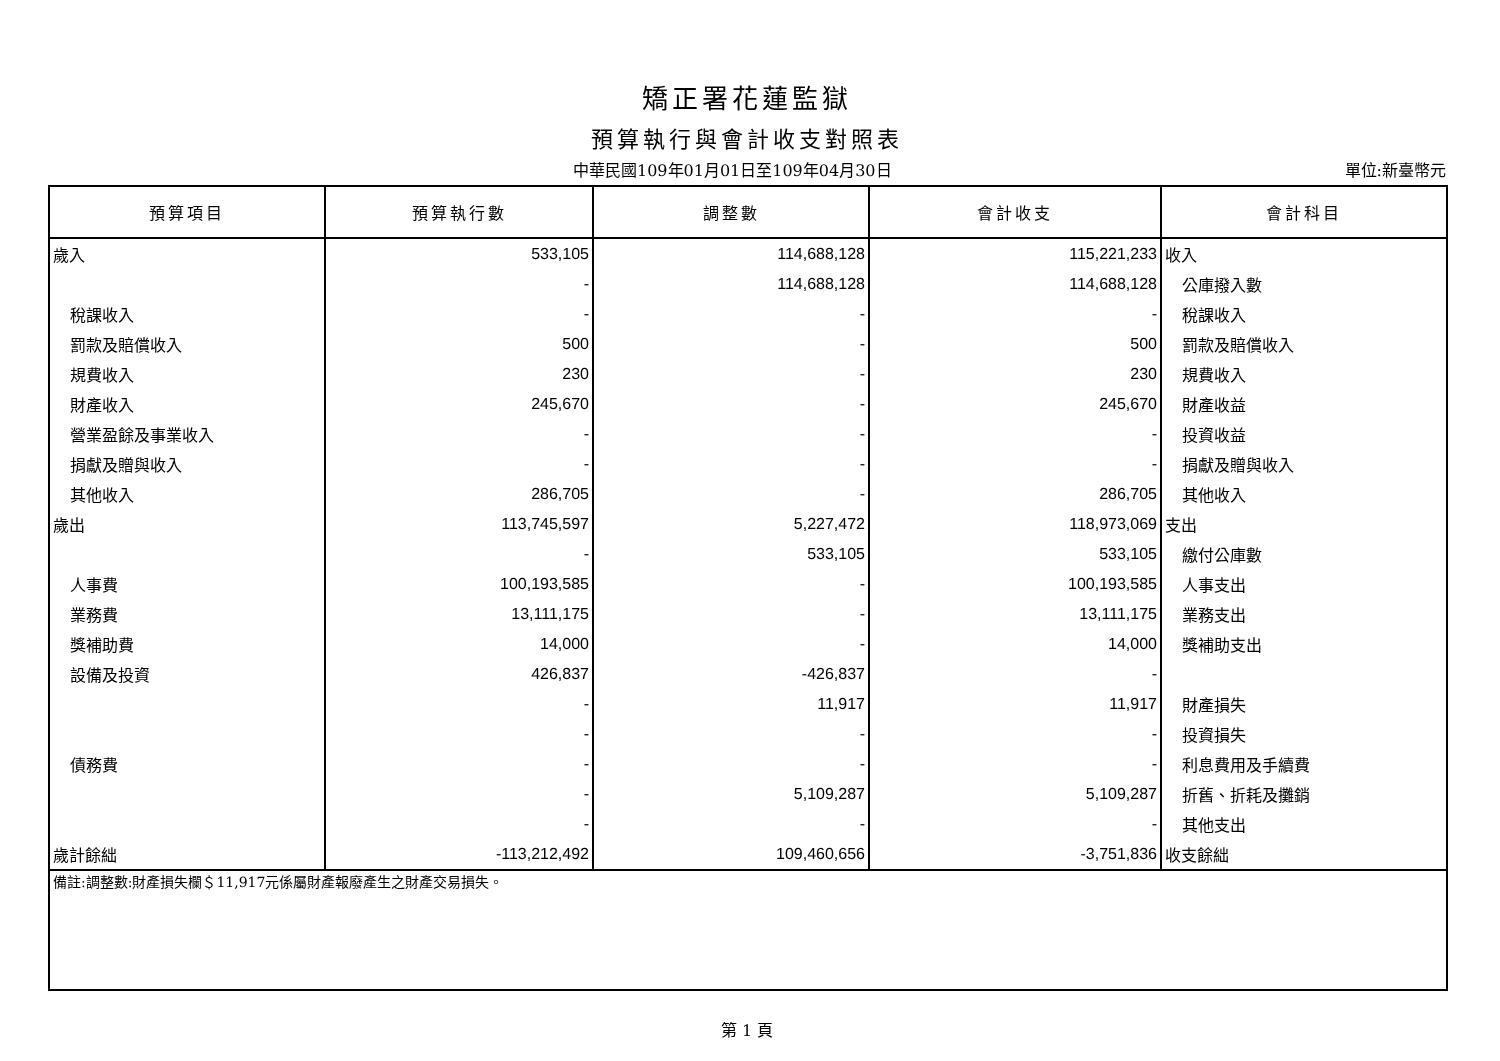矯正署花蓮監獄
預算執行與會計收支對照表
中華民國109年01月01日至109年04月30日 單位:新臺幣元
| 預算項目 | 預算執行數 | 調整數 | 會計收支 | 會計科目 |
| --- | --- | --- | --- | --- |
| 歲入 | 533,105 | 114,688,128 | 115,221,233 | 收入 |
| | - | 114,688,128 | 114,688,128 | 公庫撥入數 |
| 稅課收入 | - | - | - | 稅課收入 |
| 罰款及賠償收入 | 500 | - | 500 | 罰款及賠償收入 |
| 規費收入 | 230 | - | 230 | 規費收入 |
| 財產收入 | 245,670 | - | 245,670 | 財產收益 |
| 營業盈餘及事業收入 | - | - | - | 投資收益 |
| 捐獻及贈與收入 | - | - | - | 捐獻及贈與收入 |
| 其他收入 | 286,705 | - | 286,705 | 其他收入 |
| 歲出 | 113,745,597 | 5,227,472 | 118,973,069 | 支出 |
| | - | 533,105 | 533,105 | 繳付公庫數 |
| 人事費 | 100,193,585 | - | 100,193,585 | 人事支出 |
| 業務費 | 13,111,175 | - | 13,111,175 | 業務支出 |
| 獎補助費 | 14,000 | - | 14,000 | 獎補助支出 |
| 設備及投資 | 426,837 | -426,837 | - | |
| | - | 11,917 | 11,917 | 財產損失 |
| | - | - | - | 投資損失 |
| 債務費 | - | - | - | 利息費用及手續費 |
| | - | 5,109,287 | 5,109,287 | 折舊、折耗及攤銷 |
| | - | - | - | 其他支出 |
| 歲計餘絀 | -113,212,492 | 109,460,656 | -3,751,836 | 收支餘絀 |
| 備註:調整數:財產損失欄＄11,917元係屬財產報廢產生之財產交易損失。 | | | | |
第 1 頁